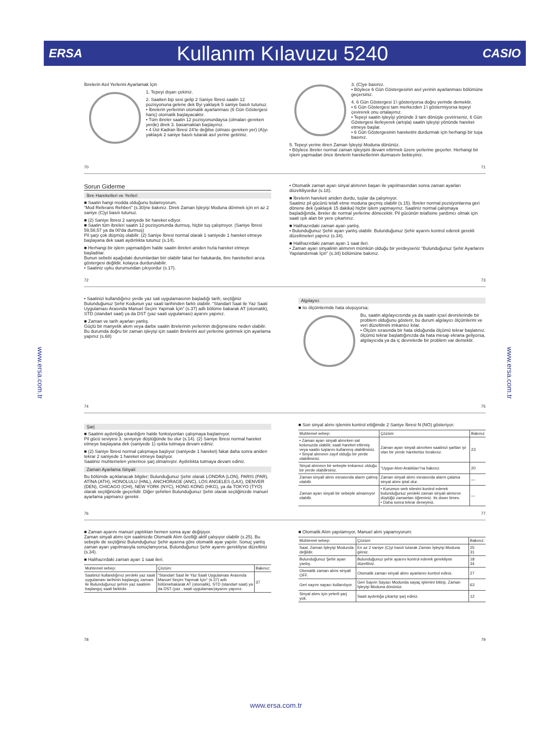ERSA Kullanım Kılavuzu 5240 CASIO
www.ersa.com.tr
www.ersa.com.tr
İbrelerin Asıl Yerlerini Ayarlamak İçin
1. Tepeyi dışarı çekiniz.
2. Saatten bip sesi gelip 2 Saniye İbresi saatin 12 pozisyonuna gelene dek Byi yaklaşık 5 saniye basılı tutunuz.
• İbrelerin yerlerinin otomatik ayarlanması (6 Gün Göstergesi hariç) otomatik başlayacaktır.
• Tüm ibreler saatin 12 pozisyonundaysa (olmaları gereken yerde) direk 3. basamaktan başlayınız.
• 4 Üst Kadran İbresi 24'te değilse (olması gereken yer) (A)yı yaklaşık 2 saniye basılı tutarak asıl yerine getiriniz.
3. (C)ye basınız.
• Böylece 6 Gün Göstergesinin asıl yerinin ayarlanması bölümüne geçersiniz.
4. 6 Gün Göstergesi 1'i gösteriyorsa doğru yerinde demektir.
• 6 Gün Göstergesi tam merkezden 1'i göstermiyorsa tepeyi çevirerek onu ortalayınız.
• Tepeyi saatin işleyişi yönünde 3 tam dönüşle çevirirseniz, 6 Gün Göstergesi ilerleyerek (artışla) saatin işleyişi yönünde hareket etmeye başlar.
• 6 Gün Göstergesinin hareketini durdurmak için herhangi bir tuşa basınız.
5. Tepeyi yerine itiren Zaman İşleyişi Moduna dönünüz.
• Böylece ibreler normal zaman işleyişini devam ettirmek üzere yerlerine geçerler. Herhangi bir işlem yapmadan önce ibrelerin hareketlerinin durmasını bekleyiniz.
70 71
Sorun Giderme
İbre Hareketleri ve Yerleri
■ Saatin hangi modda olduğunu bulamıyorum.
“Mod Referans Rehberi” (s.30)ne bakınız. Direk Zaman İşleyişi Moduna dönmek için en az 2 saniye (C)yi basılı tutunuz.
■ (2) Saniye İbresi 2 saniyede bir hareket ediyor.
■ Saatin tüm ibreleri saatin 12 pozisyonunda durmuş, hiçbir tuş çalışmıyor. (Saniye İbresi 59,58,57 ya da 00'da durmuş)
Pil şarjı çok düşmüş olabilir. (2) Saniye İbresi normal olarak 1 saniyede 1 hareket etmeye başlayana dek saati aydınlıkta tutunuz (s.14).
■ Herhangi bir işlem yapmadığım halde saatin ibreleri aniden hızla hareket etmeye başladılar.
Bunun sebebi aşağıdaki durumlardan biri olabilir fakat her halukarda, ibre hareketleri arıza göstergesi değildir, kolayca durdurulabilir.
• Saatiniz uyku durumundan çıkıyordur (s.17).
• Otomatik zaman ayarı sinyal alımının başarı ile yapılmasından sonra zaman ayarları düzeltiliyordur (s.18).
■ İbrelerin hareketi aniden durdu, tuşlar da çalışmıyor.
Saatiniz pil gücünü telafi etme moduna geçmiş olabilir (s.15). İbreler normal pozsiyonlarına geri dönene dek (yaklaşık 15 dakika) hiçbir işlem yapmayınız. Saatiniz normal çalışmaya başladığında, ibreler de normal yerlerine dönecektir. Pil gücünün telafisine yardımcı olmak için saati ışık alan bir yere çıkartınız.
■ Halihazırdaki zaman ayarı yanlış.
• Bulunduğunuz Şehir ayarı yanlış olabilir. Bulunduğunuz Şehir ayarını kontrol ederek gerekli düzeltmeleri yapınız (s.34).
■ Halihazırdaki zaman ayarı 1 saat ileri.
• Zaman ayarı sinyalinin alımının mümkün olduğu bir yerdeyseniz “Bulunduğunuz Şehir Ayarlarını Yapılandırmak İçin” (s.34) bölümüne bakınız.
72 73
• Saatinizi kullandığınız yerde yaz sati uygulamasının başladığı tarih, seçtiğiniz Bulunduğunuz Şehir Kodunun yaz saati tarihinden farklı olabilir. “Standart Saat ile Yaz Saati Uygulaması Arasında Manuel Seçim Yapmak İçin” (s.37) adlı bölüme bakarak AT (otomatik), STD (standart saat) ya da DST (yaz saati uygulaması) ayarını yapınız.
■ Zaman ve tarih ayarları yanlış.
Güçlü bir manyetik akım veya darbe saatin ibrelerinin yerlerinin değişmesine neden olabilir. Bu durumda doğru bir zaman işleyişi için saatin ibrelerini asıl yerlerine getirmek için ayarlama yapınız (s.68)
Algılayıcı
■ Isı ölçümlerinde hata oluşuyorsa;
Bu, saatin algılayıcısında ya da saatin içsel devrelerinde bir problem olduğunu gösterir, bu durum algılayıcı ölçümlerini ve veri düzeltimini imkansız kılar.
• Ölçüm sırasında bir hata olduğunda ölçümü tekrar başlatınız. ölçümü tekrar başlattığınızda da hata mesajı ekrana geliyorsa, algılayıcıda ya da iç devrelerde bir problem var demektir.
74 75
Şarj
■ Saatimi aydınlığa çıkardığım halde fonksiyonları çalışmaya başlamıyor.
Pil gücü seviyesi 3. seviyeye düştüğünde bu olur (s.14). (2) Saniye İbresi normal hareket etmeye başlayana dek (saniyede 1) ışıkta tutmaya devam ediniz.
■ (2) Saniye İbresi normal çalışmaya başlıyor (saniyede 1 hareket) fakat daha sonra aniden tekrar 2 saniyede 1 hareket etmeye başlıyor.
Saatiniz muhtemelen yeterince şarj olmamıştır. Aydınlıkta tutmaya devam ediniz.
Zaman Ayarlama Sinyali
Bu bölümde açıklanacak bilgiler; Bulunduğunuz Şehir olarak LONDRA (LON), PARIS (PAR), ATİNA (ATH), HONOLULU (HNL), ANCHORAGE (ANC), LOS ANGELES (LAX), DENVER (DEN), CHICAGO (CHI), NEW YORK (NYC), HONG KONG (HKG), ya da TOKYO (TYO) olarak seçtiğinizde geçerlidir. Diğer şehirleri Bulunduğunuz Şehir olarak seçtiğinizde manuel ayarlama yapmanız gerekir.
■ Son sinyal alımı işlemini kontrol ettiğimde 2 Saniye İbresi N (NO) gösteriyor:
| Muhtemel sebep: | Çözüm: | Bakınız |
| --- | --- | --- |
| • Zaman ayarı sinyali alınırken sat kolunuzda olabilir, saati hareket ettirmiş veya saatin tuşlarını kullanmış olabilirsiniz. • Sinyal alımının zayıf olduğu bir yerde olabilirsiniz. | Zaman ayarı sinyali alınırken saatinizi şartları iyi olan bir yerde hareketsiz bırakınız. | 23 |
| Sinyal alımının bir sebeple imkansız olduğu bir yerde olabilirsiniz. | “Uygun Alım Aralıkları”na bakınız. | 20 |
| Zaman sinyali alımı esnasında alarm çalmış olabilir. | Zaman sinyali alımı esnasında alarm çalarsa sinyal alımı iptal olur. | — |
| Zaman ayarı sinyali bir sebeple alınamıyor olabilir. | • Kurumun web sitesini kontrol ederek bulunduğunuz yerdeki zaman sinyali alımının düştüğü zamanları öğreniniz. its down times. • Daha sonra tekrar deneyiniz. | — |
76 77
■ Zaman ayarını manuel yaptıktan hemen sonra ayar değişiyor.
Zaman sinyali alımı için saatinizde Otomatik Alım özelliği aktif çalışıyor olabilir (s.25). Bu sebeple de seçtiğiniz Bulunduğunuz Şehir ayarına göre otomatik ayar yapılır. Sonuç yanlış zaman ayarı yapılmasıyla sonuçlanıyorsa, Bulunduğunuz Şehir ayarını gerekliyse düzeltiniz (s.34).
■ Halihazırdaki zaman ayarı 1 saat ileri.
| Muhtemel sebep: | Çözüm: | Bakınız: |
| --- | --- | --- |
| Saatinizi kullandığınız yerdeki yaz saati uygulaması tarihinin başlangıç zamanı ile Bulunduğunuz şehrin yaz saatinin başlangıç saati farklıdır. | “Standart Saat ile Yaz Saati Uygulaması Arasında Manuel Seçim Yapmak İçin” (s.37) adlı bölümebakarak AT (otomatik), STD (standart saat) ya da DST (yaz , saati uygulaması)ayarını yapınız. | 37 |
■ Otomatik Alım yapılamıyor, Manuel alım yapamıyorum:
| Muhtemel sebep: | Çözüm: | Bakınız: |
| --- | --- | --- |
| Saat, Zaman İşleyişi Modunda değildir. | En az 2 saniye (C)yi basılı tutarak Zaman İşleyişi Moduna giriniz. | 25 31 |
| Bulunduğunuz Şehir ayarı yanlış. | Bulunduğunuz şehir ayarını kontrol ederek gerekliyse düzeltiniz. | 18 34 |
| Otomatik zaman alımı sinyali OFF. | Otomatik zaman sinyali alımı ayarlarını kontrol ediniz. | 27 |
| Geri sayım sayacı kullanılıyor. | Geri Sayım Sayacı Modunda sayaç işlemini bitirip, Zaman İşleyişi Moduna dönünüz. | 63 |
| Sinyal alımı için yeterli şarj yok. | Saati aydınlığa çıkartıp şarj ediniz. | 12 |
78 79
www.ersa.com.tr